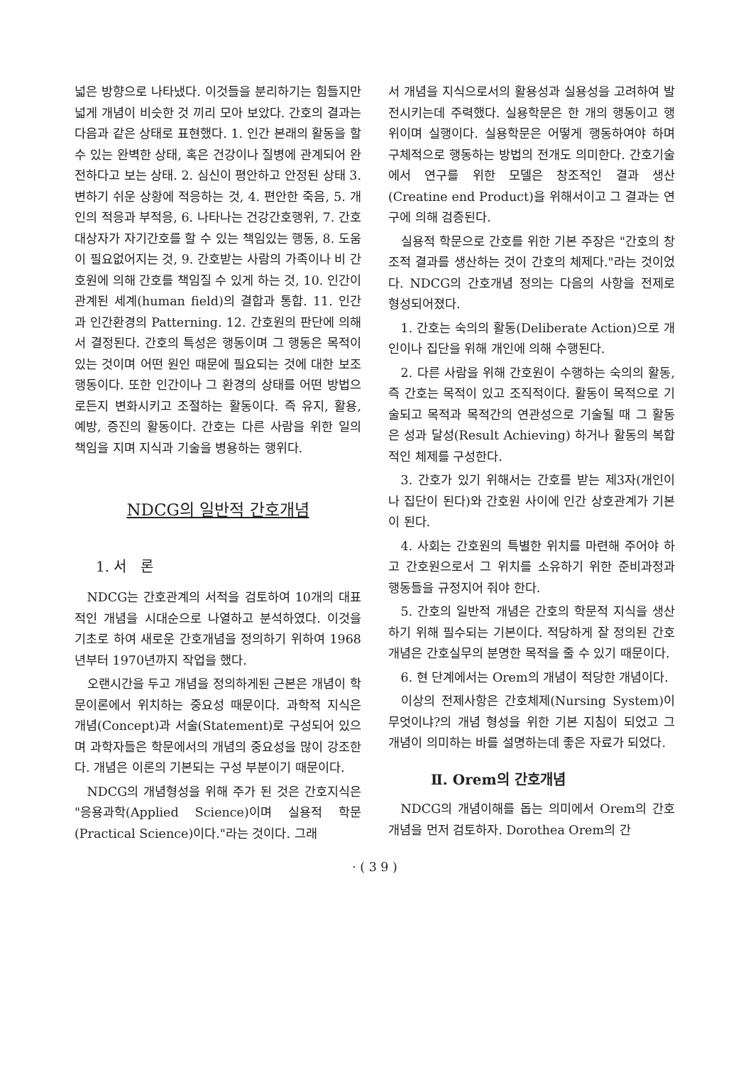넓은 방향으로 나타냈다. 이것들을 분리하기는 힘들지만 넓게 개념이 비슷한 것 끼리 모아 보았다. 간호의 결과는 다음과 같은 상태로 표현했다. 1. 인간 본래의 활동을 할 수 있는 완벽한 상태, 혹은 건강이나 질병에 관계되어 완전하다고 보는 상태. 2. 심신이 평안하고 안정된 상태 3. 변하기 쉬운 상황에 적응하는 것, 4. 편안한 죽음, 5. 개인의 적응과 부적응, 6. 나타나는 건강간호행위, 7. 간호대상자가 자기간호를 할 수 있는 책임있는 행동, 8. 도움이 필요없어지는 것, 9. 간호받는 사람의 가족이나 비 간호원에 의해 간호를 책임질 수 있게 하는 것, 10. 인간이 관계된 세계(human field)의 결합과 통합. 11. 인간과 인간환경의 Patterning. 12. 간호원의 판단에 의해서 결정된다. 간호의 특성은 행동이며 그 행동은 목적이 있는 것이며 어떤 원인 때문에 필요되는 것에 대한 보조행동이다. 또한 인간이나 그 환경의 상태를 어떤 방법으로든지 변화시키고 조절하는 활동이다. 즉 유지, 활용, 예방, 증진의 활동이다. 간호는 다른 사람을 위한 일의 책임을 지며 지식과 기술을 병용하는 행위다.
NDCG의 일반적 간호개념
1. 서 론
NDCG는 간호관계의 서적을 검토하여 10개의 대표적인 개념을 시대순으로 나열하고 분석하였다. 이것을 기초로 하여 새로운 간호개념을 정의하기 위하여 1968년부터 1970년까지 작업을 했다.
오랜시간을 두고 개념을 정의하게된 근본은 개념이 학문이론에서 위치하는 중요성 때문이다. 과학적 지식은 개념(Concept)과 서술(Statement)로 구성되어 있으며 과학자들은 학문에서의 개념의 중요성을 많이 강조한다. 개념은 이론의 기본되는 구성 부분이기 때문이다.
NDCG의 개념형성을 위해 주가 된 것은 간호지식은 "응용과학(Applied Science)이며 실용적 학문(Practical Science)이다."라는 것이다. 그래
서 개념을 지식으로서의 활용성과 실용성을 고려하여 발전시키는데 주력했다. 실용학문은 한 개의 행동이고 행위이며 실행이다. 실용학문은 어떻게 행동하여야 하며 구체적으로 행동하는 방법의 전개도 의미한다. 간호기술에서 연구를 위한 모델은 창조적인 결과 생산(Creatine end Product)을 위해서이고 그 결과는 연구에 의해 검증된다.
실용적 학문으로 간호를 위한 기본 주장은 "간호의 창조적 결과를 생산하는 것이 간호의 체제다."라는 것이었다. NDCG의 간호개념 정의는 다음의 사항을 전제로 형성되어졌다.
1. 간호는 숙의의 활동(Deliberate Action)으로 개인이나 집단을 위해 개인에 의해 수행된다.
2. 다른 사람을 위해 간호원이 수행하는 숙의의 활동, 즉 간호는 목적이 있고 조직적이다. 활동이 목적으로 기술되고 목적과 목적간의 연관성으로 기술될 때 그 활동은 성과 달성(Result Achieving) 하거나 활동의 복합적인 체제를 구성한다.
3. 간호가 있기 위해서는 간호를 받는 제3자(개인이나 집단이 된다)와 간호원 사이에 인간 상호관계가 기본이 된다.
4. 사회는 간호원의 특별한 위치를 마련해 주어야 하고 간호원으로서 그 위치를 소유하기 위한 준비과정과 행동들을 규정지어 줘야 한다.
5. 간호의 일반적 개념은 간호의 학문적 지식을 생산하기 위해 필수되는 기본이다. 적당하게 잘 정의된 간호개념은 간호실무의 분명한 목적을 줄 수 있기 때문이다.
6. 현 단계에서는 Orem의 개념이 적당한 개념이다.
이상의 전제사항은 간호체제(Nursing System)이 무엇이냐?의 개념 형성을 위한 기본 지침이 되었고 그 개념이 의미하는 바를 설명하는데 좋은 자료가 되었다.
Ⅱ. Orem의 간호개념
NDCG의 개념이해를 돕는 의미에서 Orem의 간호개념을 먼저 검토하자. Dorothea Orem의 간
· ( 3 9 )